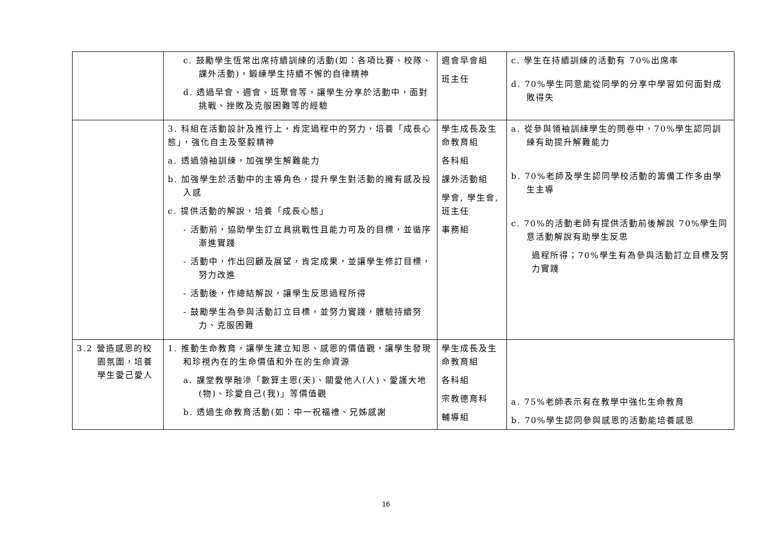| | c. 鼓勵學生恆常出席持續訓練的活動(如：各項比賽、校隊、課外活動)，鍛練學生持續不懈的自律精神 d. 透過早會、週會、班聚會等，讓學生分享於活動中，面對挑戰、挫敗及克服困難等的經驗 | 週會早會組 班主任 | c. 學生在持續訓練的活動有 70%出席率 d. 70%學生同意能從同學的分享中學習如何面對成敗得失 |
| | 3. 科組在活動設計及推行上，肯定過程中的努力，培養「成長心態」，強化自主及堅毅精神 a. 透過領袖訓練，加強學生解難能力 b. 加強學生於活動中的主導角色，提升學生對活動的擁有感及投入感 c. 提供活動的解說，培養「成長心態」 - 活動前，協助學生訂立具挑戰性且能力可及的目標，並循序漸進實踐 - 活動中，作出回顧及展望，肯定成果，並讓學生修訂目標，努力改進 - 活動後，作總結解說，讓學生反思過程所得 - 鼓勵學生為參與活動訂立目標，並努力實踐，體驗持續努力、克服困難 | 學生成長及生命教育組 各科組 課外活動組 學會, 學生會, 班主任 事務組 | a. 從參與領袖訓練學生的問卷中，70%學生認同訓練有助提升解難能力 b. 70%老師及學生認同學校活動的籌備工作多由學生主導 c. 70%的活動老師有提供活動前後解說 70%學生同意活動解說有助學生反思 過程所得；70%學生有為參與活動訂立目標及努力實踐 |
| 3.2 營造感恩的校園氛圍，培養學生愛己愛人 | 1. 推動生命教育，讓學生建立知恩、感恩的價值觀，讓學生發現和珍視內在的生命價值和外在的生命資源 a. 課堂教學融滲「數算主恩(天)、關愛他人(人)、愛護大地(物)、珍愛自己(我)」等價值觀 b. 透過生命教育活動(如：中一祝福禮、兄姊感謝 | 學生成長及生命教育組 各科組 宗教德育科 輔導組 | a. 75%老師表示有在教學中強化生命教育 b. 70%學生認同參與感恩的活動能培養感恩 |
16